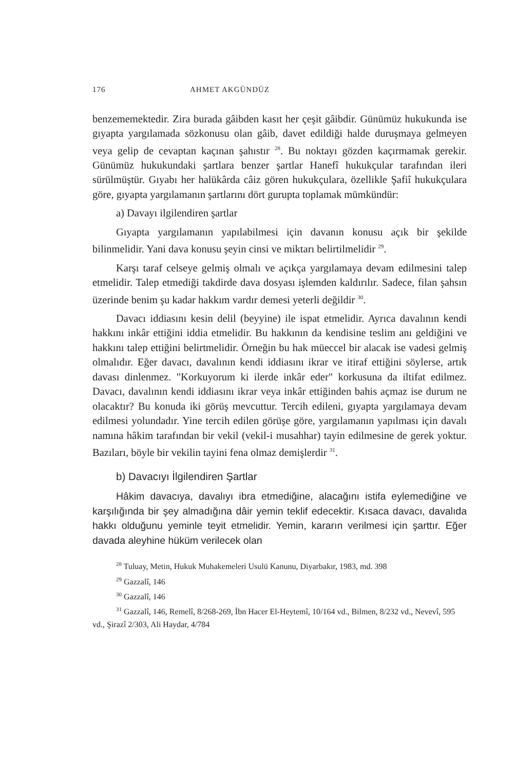176 AHMET AKGÜNDÜZ
benzememektedir. Zira burada gâibden kasıt her çeşit gâibdir. Günümüz hukukunda ise gıyapta yargılamada sözkonusu olan gâib, davet edildiği halde duruşmaya gelmeyen veya gelip de cevaptan kaçınan şahıstır <sup>28</sup>. Bu noktayı gözden kaçırmamak gerekir. Günümüz hukukundaki şartlara benzer şartlar Hanefî hukukçular tarafından ileri sürülmüştür. Gıyabı her halükârda câiz gören hukukçulara, özellikle Şafiî hukukçulara göre, gıyapta yargılamanın şartlarını dört gurupta toplamak mümkündür:
a) Davayı ilgilendiren şartlar
Gıyapta yargılamanın yapılabilmesi için davanın konusu açık bir şekilde bilinmelidir. Yani dava konusu şeyin cinsi ve miktarı belirtilmelidir <sup>29</sup>.
Karşı taraf celseye gelmiş olmalı ve açıkça yargılamaya devam edilmesini talep etmelidir. Talep etmediği takdirde dava dosyası işlemden kaldırılır. Sadece, filan şahsın üzerinde benim şu kadar hakkım vardır demesi yeterli değildir <sup>30</sup>.
Davacı iddiasını kesin delil (beyyine) ile ispat etmelidir. Ayrıca davalının kendi hakkını inkâr ettiğini iddia etmelidir. Bu hakkının da kendisine teslim anı geldiğini ve hakkını talep ettiğini belirtmelidir. Örneğin bu hak müeccel bir alacak ise vadesi gelmiş olmalıdır. Eğer davacı, davalının kendi iddiasını ikrar ve itiraf ettiğini söylerse, artık davası dinlenmez. "Korkuyorum ki ilerde inkâr eder" korkusuna da iltifat edilmez. Davacı, davalının kendi iddiasını ikrar veya inkâr ettiğinden bahis açmaz ise durum ne olacaktır? Bu konuda iki görüş mevcuttur. Tercih edileni, gıyapta yargılamaya devam edilmesi yolundadır. Yine tercih edilen görüşe göre, yargılamanın yapılması için davalı namına hâkim tarafından bir vekil (vekil-i musahhar) tayin edilmesine de gerek yoktur. Bazıları, böyle bir vekilin tayini fena olmaz demişlerdir <sup>31</sup>.
b) Davacıyı İlgilendiren Şartlar
Hâkim davacıya, davalıyı ibra etmediğine, alacağını istifa eylemediğine ve karşılığında bir şey almadığına dâir yemin teklif edecektir. Kısaca davacı, davalıda hakkı olduğunu yeminle teyit etmelidir. Yemin, kararın verilmesi için şarttır. Eğer davada aleyhine hüküm verilecek olan
<sup>28</sup> Tuluay, Metin, Hukuk Muhakemeleri Usulü Kanunu, Diyarbakır, 1983, md. 398
<sup>29</sup> Gazzalî, 146
<sup>30</sup> Gazzalî, 146
<sup>31</sup> Gazzalî, 146, Remelî, 8/268-269, İbn Hacer El-Heytemî, 10/164 vd., Bilmen, 8/232 vd., Nevevî, 595 vd., Şirazî 2/303, Ali Haydar, 4/784